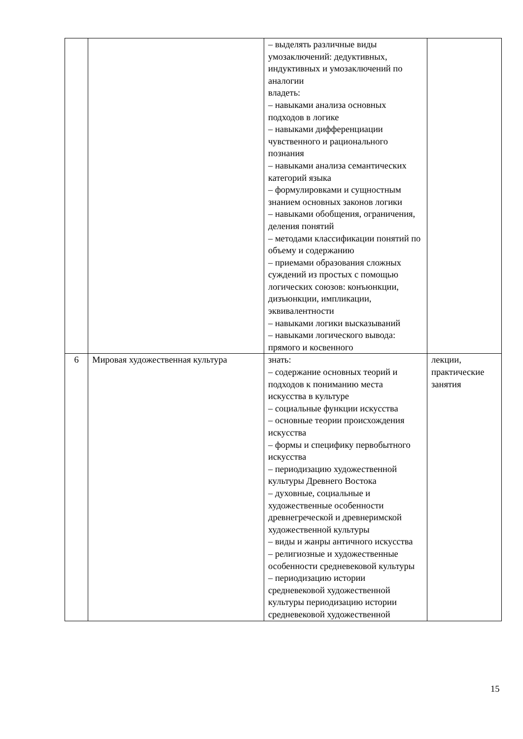| | | – выделять различные виды умозаключений: дедуктивных, индуктивных и умозаключений по аналогии владеть: – навыками анализа основных подходов в логике – навыками дифференциации чувственного и рационального познания – навыками анализа семантических категорий языка – формулировками и сущностным знанием основных законов логики – навыками обобщения, ограничения, деления понятий – методами классификации понятий по объему и содержанию – приемами образования сложных суждений из простых с помощью логических союзов: конъюнкции, дизъюнкции, импликации, эквивалентности – навыками логики высказываний – навыками логического вывода: прямого и косвенного | |
| 6 | Мировая художественная культура | знать: – содержание основных теорий и подходов к пониманию места искусства в культуре – социальные функции искусства – основные теории происхождения искусства – формы и специфику первобытного искусства – периодизацию художественной культуры Древнего Востока – духовные, социальные и художественные особенности древнегреческой и древнеримской художественной культуры – виды и жанры античного искусства – религиозные и художественные особенности средневековой культуры – периодизацию истории средневековой художественной культуры периодизацию истории средневековой художественной | лекции, практические занятия |
15